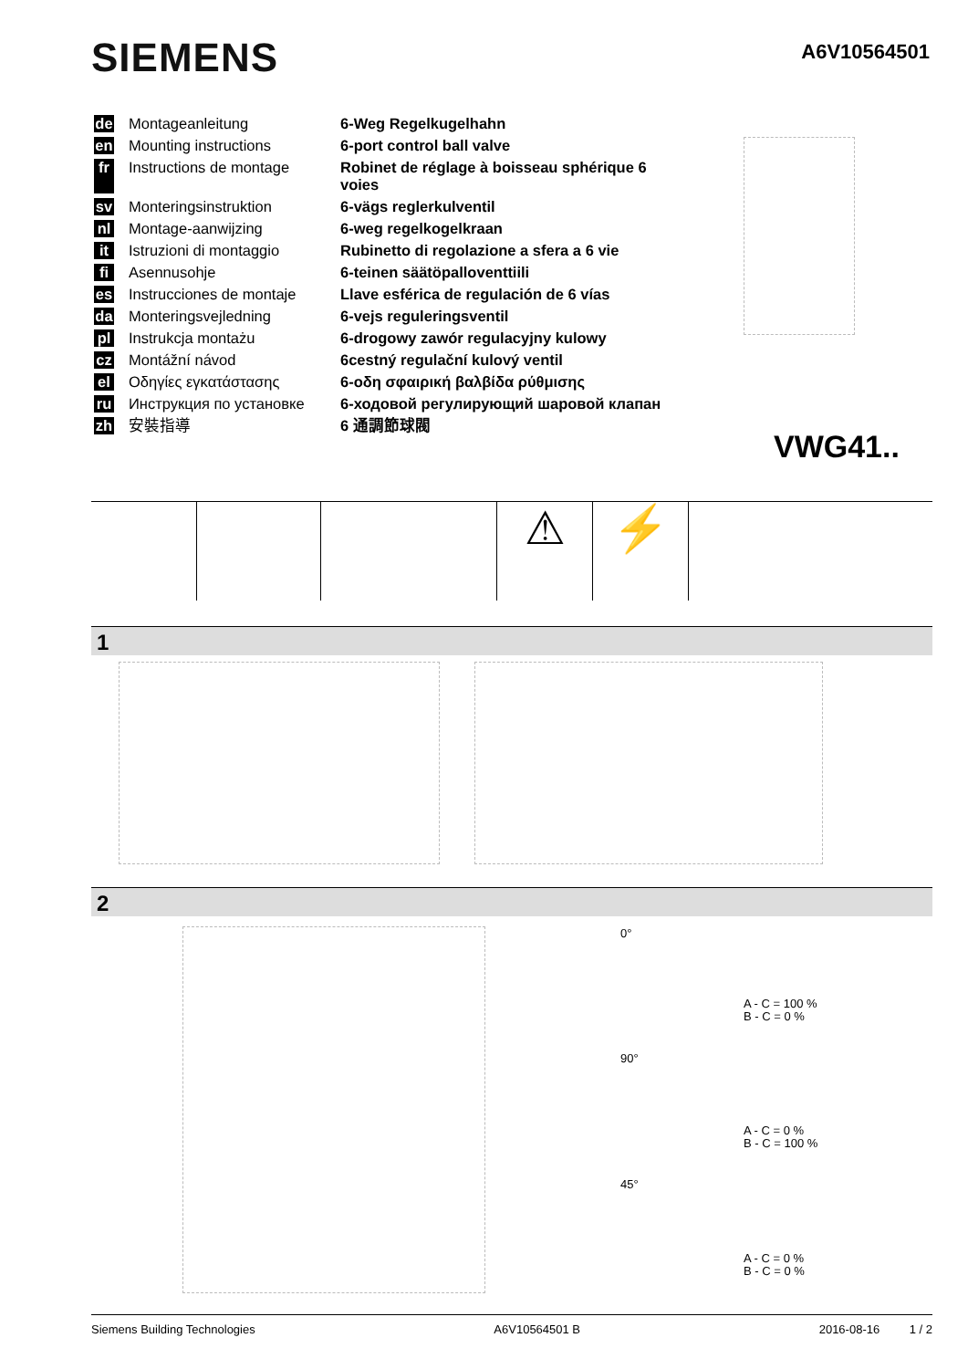SIEMENS A6V10564501
de Montageanleitung 6-Weg Regelkugelhahn
en Mounting instructions 6-port control ball valve
fr Instructions de montage Robinet de réglage à boisseau sphérique 6 voies
sv Monteringsinstruktion 6-vägs reglerkulventil
nl Montage-aanwijzing 6-weg regelkogelkraan
it Istruzioni di montaggio Rubinetto di regolazione a sfera a 6 vie
fi Asennusohje 6-teinen säätöpalloventtiili
es Instrucciones de montaje Llave esférica de regulación de 6 vías
da Monteringsvejledning 6-vejs reguleringsventil
pl Instrukcja montażu 6-drogowy zawór regulacyjny kulowy
cz Montážní návod 6cestný regulační kulový ventil
el Οδηγίες εγκατάστασης 6-οδη σφαιρική βαλβίδα ρύθμισης
ru Инструкция по установке 6-ходовой регулирующий шаровой клапан
zh 安裝指導 6 通調節球閥
VWG41..
⚠ ⚡
1
2
0°
A - C = 100 %
B - C = 0 %
90°
A - C = 0 %
B - C = 100 %
45°
A - C = 0 %
B - C = 0 %
Siemens Building Technologies A6V10564501 B 2016-08-16 1 / 2